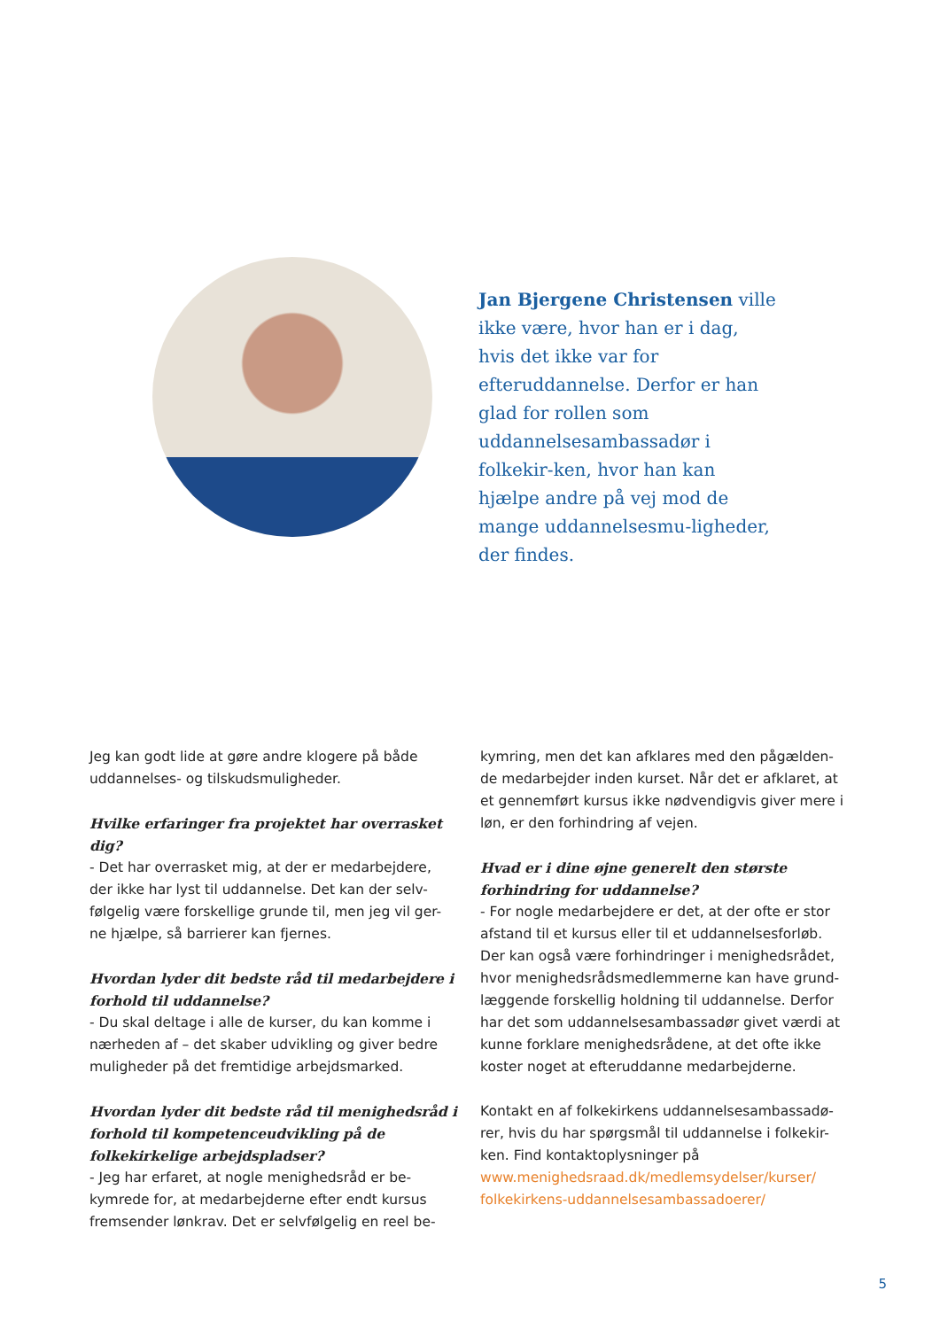Jan Bjergene Christensen ville ikke være, hvor han er i dag, hvis det ikke var for efteruddannelse. Derfor er han glad for rollen som uddannelsesambassadør i folkekir-ken, hvor han kan hjælpe andre på vej mod de mange uddannelsesmu-ligheder, der findes.
Jeg kan godt lide at gøre andre klogere på både uddannelses- og tilskudsmuligheder.
Hvilke erfaringer fra projektet har overrasket dig?
- Det har overrasket mig, at der er medarbejdere, der ikke har lyst til uddannelse. Det kan der selv-følgelig være forskellige grunde til, men jeg vil ger-ne hjælpe, så barrierer kan fjernes.
Hvordan lyder dit bedste råd til medarbejdere i forhold til uddannelse?
- Du skal deltage i alle de kurser, du kan komme i nærheden af – det skaber udvikling og giver bedre muligheder på det fremtidige arbejdsmarked.
Hvordan lyder dit bedste råd til menighedsråd i forhold til kompetenceudvikling på de folkekirkelige arbejdspladser?
- Jeg har erfaret, at nogle menighedsråd er be-kymrede for, at medarbejderne efter endt kursus fremsender lønkrav. Det er selvfølgelig en reel be-
kymring, men det kan afklares med den pågælden-de medarbejder inden kurset. Når det er afklaret, at et gennemført kursus ikke nødvendigvis giver mere i løn, er den forhindring af vejen.
Hvad er i dine øjne generelt den største forhindring for uddannelse?
- For nogle medarbejdere er det, at der ofte er stor afstand til et kursus eller til et uddannelsesforløb. Der kan også være forhindringer i menighedsrådet, hvor menighedsrådsmedlemmerne kan have grund-læggende forskellig holdning til uddannelse. Derfor har det som uddannelsesambassadør givet værdi at kunne forklare menighedsrådene, at det ofte ikke koster noget at efteruddanne medarbejderne.
Kontakt en af folkekirkens uddannelsesambassadø-rer, hvis du har spørgsmål til uddannelse i folkekir-ken. Find kontaktoplysninger på www.menighedsraad.dk/medlemsydelser/kurser/ folkekirkens-uddannelsesambassadoerer/
5